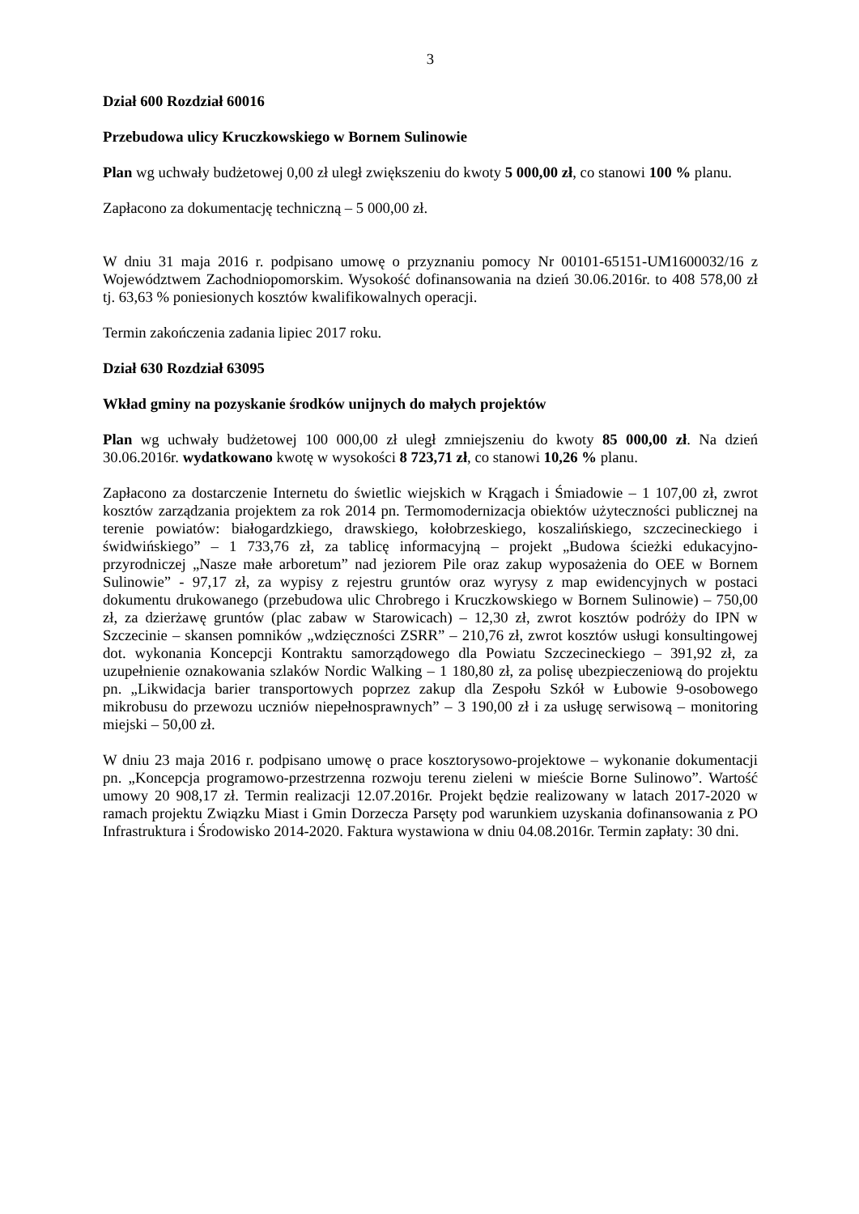3
Dział 600 Rozdział 60016
Przebudowa ulicy Kruczkowskiego w Bornem Sulinowie
Plan wg uchwały budżetowej 0,00 zł uległ zwiększeniu do kwoty 5 000,00 zł, co stanowi 100 % planu.
Zapłacono za dokumentację techniczną – 5 000,00 zł.
W dniu 31 maja 2016 r. podpisano umowę o przyznaniu pomocy Nr 00101-65151-UM1600032/16 z Województwem Zachodniopomorskim. Wysokość dofinansowania na dzień 30.06.2016r. to 408 578,00 zł tj. 63,63 % poniesionych kosztów kwalifikowalnych operacji.
Termin zakończenia zadania lipiec 2017 roku.
Dział 630 Rozdział 63095
Wkład gminy na pozyskanie środków unijnych do małych projektów
Plan wg uchwały budżetowej 100 000,00 zł uległ zmniejszeniu do kwoty 85 000,00 zł. Na dzień 30.06.2016r. wydatkowano kwotę w wysokości 8 723,71 zł, co stanowi 10,26 % planu.
Zapłacono za dostarczenie Internetu do świetlic wiejskich w Krągach i Śmiadowie – 1 107,00 zł, zwrot kosztów zarządzania projektem za rok 2014 pn. Termomodernizacja obiektów użyteczności publicznej na terenie powiatów: białogardzkiego, drawskiego, kołobrzeskiego, koszalińskiego, szczecineckiego i świdwińskiego” – 1 733,76 zł, za tablicę informacyjną – projekt „Budowa ścieżki edukacyjno-przyrodniczej „Nasze małe arboretum” nad jeziorem Pile oraz zakup wyposażenia do OEE w Bornem Sulinowie” - 97,17 zł, za wypisy z rejestru gruntów oraz wyrysy z map ewidencyjnych w postaci dokumentu drukowanego (przebudowa ulic Chrobrego i Kruczkowskiego w Bornem Sulinowie) – 750,00 zł, za dzierżawę gruntów (plac zabaw w Starowicach) – 12,30 zł, zwrot kosztów podróży do IPN w Szczecinie – skansen pomników „wdzięczności ZSRR” – 210,76 zł, zwrot kosztów usługi konsultingowej dot. wykonania Koncepcji Kontraktu samorządowego dla Powiatu Szczecineckiego – 391,92 zł, za uzupełnienie oznakowania szlaków Nordic Walking – 1 180,80 zł, za polisę ubezpieczeniową do projektu pn. „Likwidacja barier transportowych poprzez zakup dla Zespołu Szkół w Łubowie 9-osobowego mikrobusu do przewozu uczniów niepełnosprawnych” – 3 190,00 zł i za usługę serwisową – monitoring miejski – 50,00 zł.
W dniu 23 maja 2016 r. podpisano umowę o prace kosztorysowo-projektowe – wykonanie dokumentacji pn. „Koncepcja programowo-przestrzenna rozwoju terenu zieleni w mieście Borne Sulinowo”. Wartość umowy 20 908,17 zł. Termin realizacji 12.07.2016r. Projekt będzie realizowany w latach 2017-2020 w ramach projektu Związku Miast i Gmin Dorzecza Parsęty pod warunkiem uzyskania dofinansowania z PO Infrastruktura i Środowisko 2014-2020. Faktura wystawiona w dniu 04.08.2016r. Termin zapłaty: 30 dni.